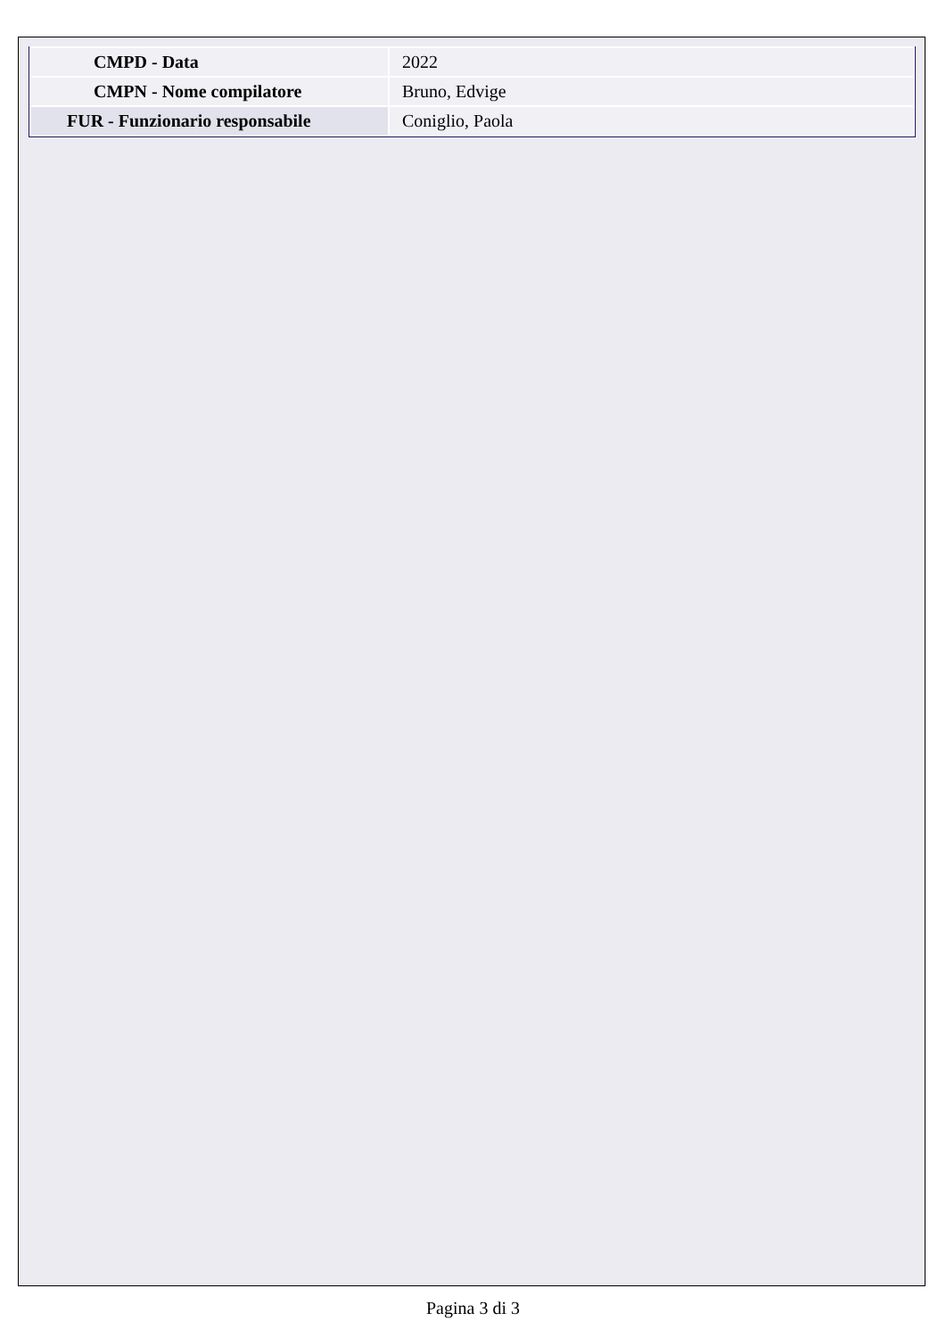| CMPD - Data | 2022 |
| CMPN - Nome compilatore | Bruno, Edvige |
| FUR - Funzionario responsabile | Coniglio, Paola |
Pagina 3 di 3